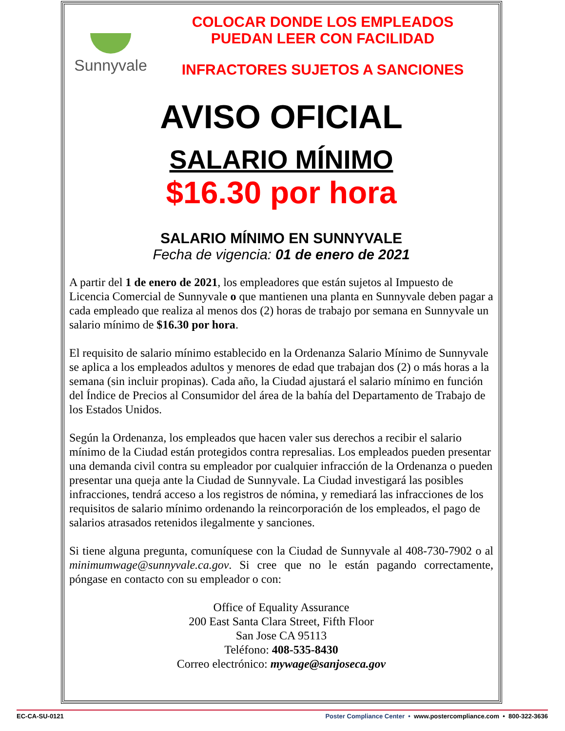Sunnyvale
COLOCAR DONDE LOS EMPLEADOS
PUEDAN LEER CON FACILIDAD
INFRACTORES SUJETOS A SANCIONES
AVISO OFICIAL
SALARIO MÍNIMO
$16.30 por hora
SALARIO MÍNIMO EN SUNNYVALE
Fecha de vigencia: 01 de enero de 2021
A partir del 1 de enero de 2021, los empleadores que están sujetos al Impuesto de Licencia Comercial de Sunnyvale o que mantienen una planta en Sunnyvale deben pagar a cada empleado que realiza al menos dos (2) horas de trabajo por semana en Sunnyvale un salario mínimo de $16.30 por hora.
El requisito de salario mínimo establecido en la Ordenanza Salario Mínimo de Sunnyvale se aplica a los empleados adultos y menores de edad que trabajan dos (2) o más horas a la semana (sin incluir propinas). Cada año, la Ciudad ajustará el salario mínimo en función del Índice de Precios al Consumidor del área de la bahía del Departamento de Trabajo de los Estados Unidos.
Según la Ordenanza, los empleados que hacen valer sus derechos a recibir el salario mínimo de la Ciudad están protegidos contra represalias. Los empleados pueden presentar una demanda civil contra su empleador por cualquier infracción de la Ordenanza o pueden presentar una queja ante la Ciudad de Sunnyvale. La Ciudad investigará las posibles infracciones, tendrá acceso a los registros de nómina, y remediará las infracciones de los requisitos de salario mínimo ordenando la reincorporación de los empleados, el pago de salarios atrasados retenidos ilegalmente y sanciones.
Si tiene alguna pregunta, comuníquese con la Ciudad de Sunnyvale al 408-730-7902 o al minimumwage@sunnyvale.ca.gov. Si cree que no le están pagando correctamente, póngase en contacto con su empleador o con:
Office of Equality Assurance
200 East Santa Clara Street, Fifth Floor
San Jose CA 95113
Teléfono: 408-535-8430
Correo electrónico: mywage@sanjoseca.gov
EC-CA-SU-0121 Poster Compliance Center • www.postercompliance.com • 800-322-3636